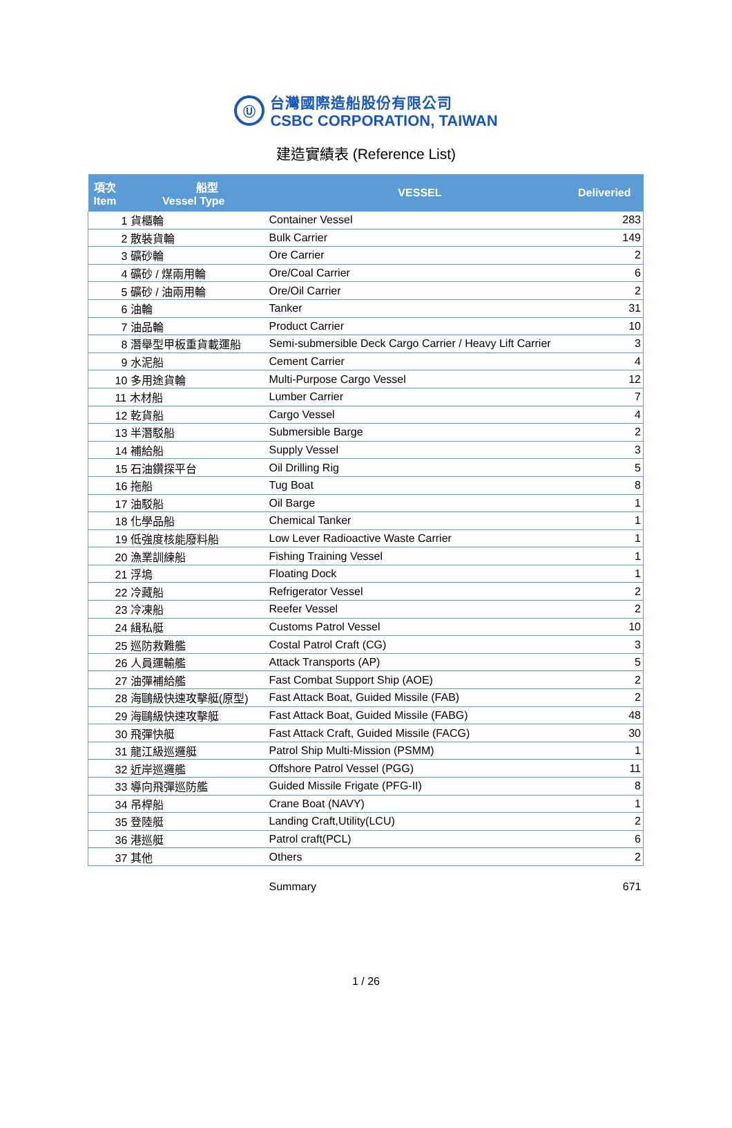Ⓤ
台灣國際造船股份有限公司
CSBC CORPORATION, TAIWAN
建造實績表 (Reference List)
| 項次 船型 Item Vessel Type | VESSEL | Deliveried |
| --- | --- | --- |
| 1 貨櫃輪 | Container Vessel | 283 |
| 2 散裝貨輪 | Bulk Carrier | 149 |
| 3 礦砂輪 | Ore Carrier | 2 |
| 4 礦砂 / 煤兩用輪 | Ore/Coal Carrier | 6 |
| 5 礦砂 / 油兩用輪 | Ore/Oil Carrier | 2 |
| 6 油輪 | Tanker | 31 |
| 7 油品輪 | Product Carrier | 10 |
| 8 潛舉型甲板重貨載運船 | Semi-submersible Deck Cargo Carrier / Heavy Lift Carrier | 3 |
| 9 水泥船 | Cement Carrier | 4 |
| 10 多用途貨輪 | Multi-Purpose Cargo Vessel | 12 |
| 11 木材船 | Lumber Carrier | 7 |
| 12 乾貨船 | Cargo Vessel | 4 |
| 13 半潛駁船 | Submersible Barge | 2 |
| 14 補給船 | Supply Vessel | 3 |
| 15 石油鑽探平台 | Oil Drilling Rig | 5 |
| 16 拖船 | Tug Boat | 8 |
| 17 油駁船 | Oil Barge | 1 |
| 18 化學品船 | Chemical Tanker | 1 |
| 19 低強度核能廢料船 | Low Lever Radioactive Waste Carrier | 1 |
| 20 漁業訓練船 | Fishing Training Vessel | 1 |
| 21 浮塢 | Floating Dock | 1 |
| 22 冷藏船 | Refrigerator Vessel | 2 |
| 23 冷凍船 | Reefer Vessel | 2 |
| 24 緝私艇 | Customs Patrol Vessel | 10 |
| 25 巡防救難艦 | Costal Patrol Craft (CG) | 3 |
| 26 人員運輸艦 | Attack Transports (AP) | 5 |
| 27 油彈補給艦 | Fast Combat Support Ship (AOE) | 2 |
| 28 海鷗級快速攻擊艇(原型) | Fast Attack Boat, Guided Missile (FAB) | 2 |
| 29 海鷗級快速攻擊艇 | Fast Attack Boat, Guided Missile (FABG) | 48 |
| 30 飛彈快艇 | Fast Attack Craft, Guided Missile (FACG) | 30 |
| 31 龍江級巡邏艇 | Patrol Ship Multi-Mission (PSMM) | 1 |
| 32 近岸巡邏艦 | Offshore Patrol Vessel (PGG) | 11 |
| 33 導向飛彈巡防艦 | Guided Missile Frigate (PFG-II) | 8 |
| 34 吊桿船 | Crane Boat (NAVY) | 1 |
| 35 登陸艇 | Landing Craft,Utility(LCU) | 2 |
| 36 港巡艇 | Patrol craft(PCL) | 6 |
| 37 其他 | Others | 2 |
| | Summary | 671 |
1 / 26